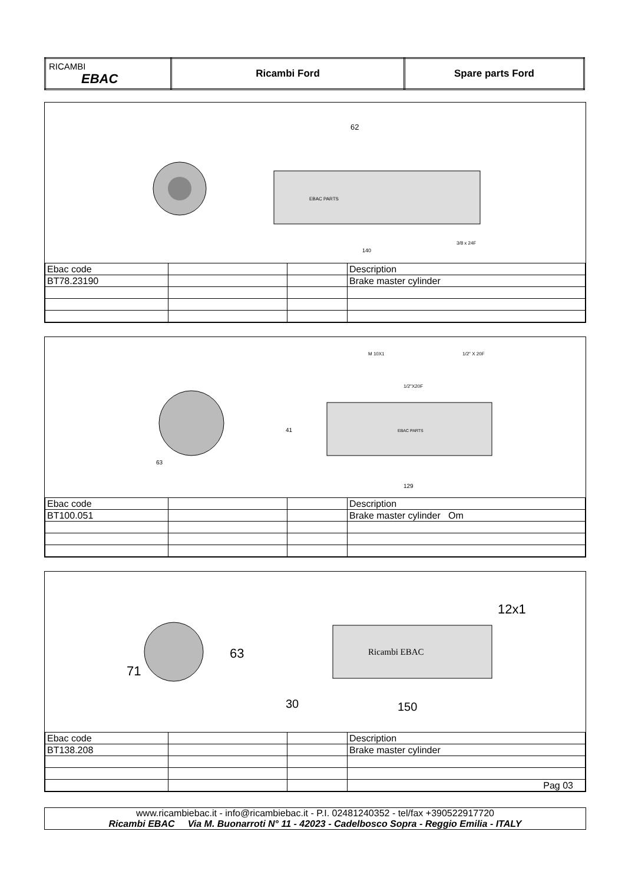| RICAMBI EBAC | Ricambi Ford | Spare parts Ford |
62
EBAC PARTS
140
3/8 x 24F
| Ebac code | | | Description |
| BT78.23190 | | | Brake master cylinder |
63
M 10X1
1/2" X 20F
1/2"X20F
EBAC PARTS
41
129
| Ebac code | | | Description |
| BT100.051 | | | Brake master cylinder Om |
71
63
12x1
Ricambi EBAC
30
150
| Ebac code | | | Description |
| BT138.208 | | | Brake master cylinder |
| | | | Pag 03 |
www.ricambiebac.it - info@ricambiebac.it - P.I. 02481240352 - tel/fax +390522917720
Ricambi EBAC Via M. Buonarroti N° 11 - 42023 - Cadelbosco Sopra - Reggio Emilia - ITALY